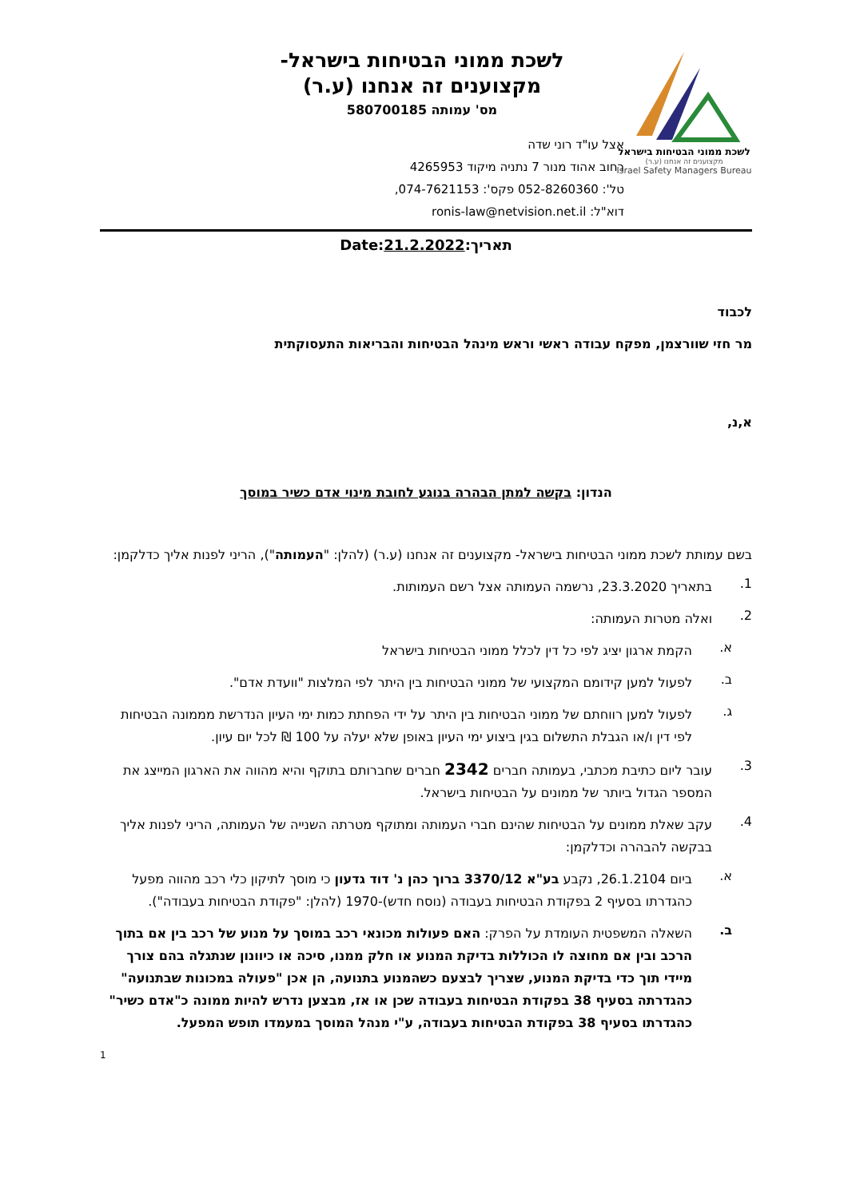לשכת ממוני הבטיחות בישראל
מקצוענים זה אנחנו (ע.ר)
Israel Safety Managers Bureau
לשכת ממוני הבטיחות בישראל-
מקצוענים זה אנחנו (ע.ר)
מס' עמותה 580700185
אצל עו"ד רוני שדה
רחוב אהוד מנור 7 נתניה מיקוד 4265953
טל': 052-8260360 פקס': 074-7621153,
דוא"ל: ronis-law@netvision.net.il
תאריך:21.2.2022:Date
לכבוד
מר חזי שוורצמן, מפקח עבודה ראשי וראש מינהל הבטיחות והבריאות התעסוקתית
א,נ,
הנדון: בקשה למתן הבהרה בנוגע לחובת מינוי אדם כשיר במוסך
בשם עמותת לשכת ממוני הבטיחות בישראל- מקצוענים זה אנחנו (ע.ר) (להלן: "העמותה"), הריני לפנות אליך כדלקמן:
1.
בתאריך 23.3.2020, נרשמה העמותה אצל רשם העמותות.
2.
ואלה מטרות העמותה:
א.
הקמת ארגון יציג לפי כל דין לכלל ממוני הבטיחות בישראל
ב.
לפעול למען קידומם המקצועי של ממוני הבטיחות בין היתר לפי המלצות "וועדת אדם".
ג.
לפעול למען רווחתם של ממוני הבטיחות בין היתר על ידי הפחתת כמות ימי העיון הנדרשת מממונה הבטיחות לפי דין ו/או הגבלת התשלום בגין ביצוע ימי העיון באופן שלא יעלה על 100 ₪ לכל יום עיון.
3.
עובר ליום כתיבת מכתבי, בעמותה חברים 2342 חברים שחברותם בתוקף והיא מהווה את הארגון המייצג את המספר הגדול ביותר של ממונים על הבטיחות בישראל.
4.
עקב שאלת ממונים על הבטיחות שהינם חברי העמותה ומתוקף מטרתה השנייה של העמותה, הריני לפנות אליך בבקשה להבהרה וכדלקמן:
א.
ביום 26.1.2104, נקבע בע"א 3370/12 ברוך כהן נ' דוד גדעון כי מוסך לתיקון כלי רכב מהווה מפעל כהגדרתו בסעיף 2 בפקודת הבטיחות בעבודה (נוסח חדש)-1970 (להלן: "פקודת הבטיחות בעבודה").
ב.
השאלה המשפטית העומדת על הפרק: האם פעולות מכונאי רכב במוסך על מנוע של רכב בין אם בתוך הרכב ובין אם מחוצה לו הכוללות בדיקת המנוע או חלק ממנו, סיכה או כיוונון שנתגלה בהם צורך מיידי תוך כדי בדיקת המנוע, שצריך לבצעם כשהמנוע בתנועה, הן אכן "פעולה במכונות שבתנועה" כהגדרתה בסעיף 38 בפקודת הבטיחות בעבודה שכן או אז, מבצען נדרש להיות ממונה כ"אדם כשיר" כהגדרתו בסעיף 38 בפקודת הבטיחות בעבודה, ע"י מנהל המוסך במעמדו תופש המפעל.
1